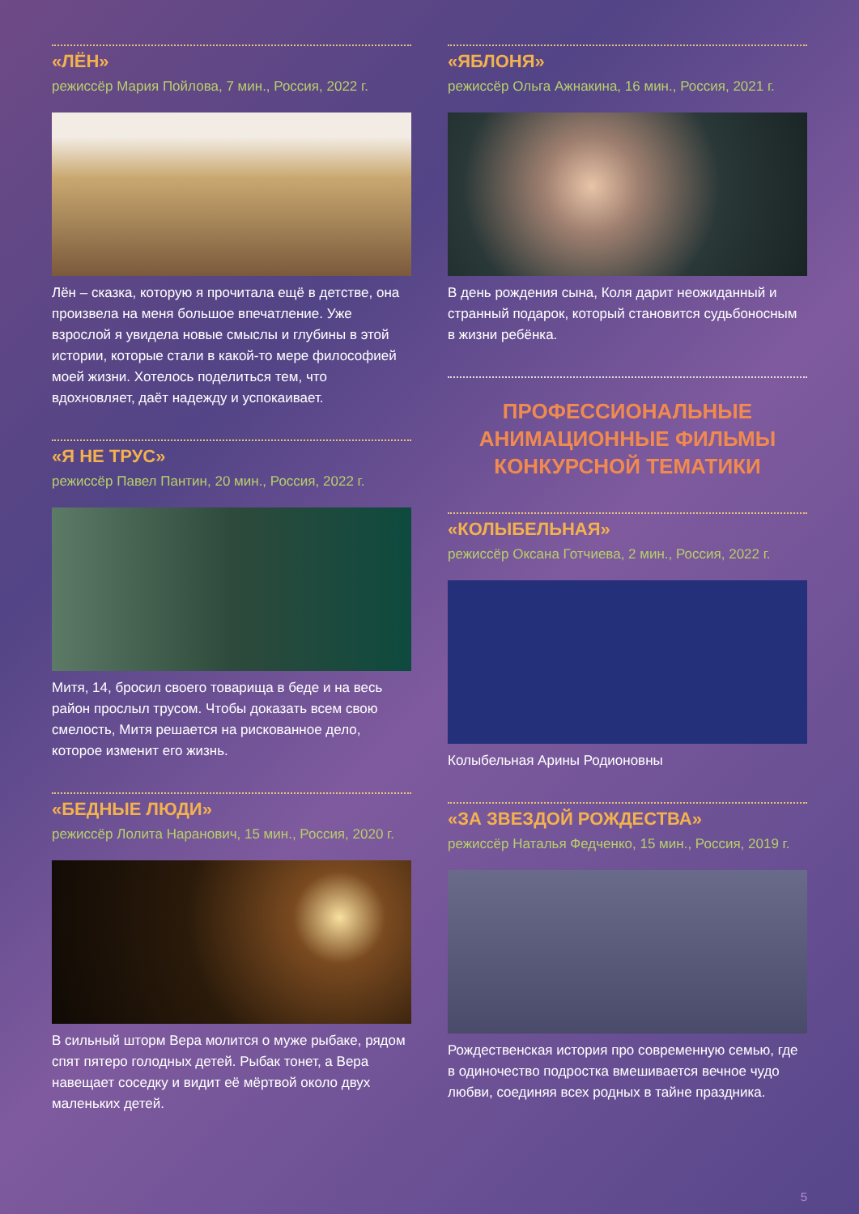«ЛЁН»
режиссёр Мария Пойлова, 7 мин., Россия, 2022 г.
Лён – сказка, которую я прочитала ещё в детстве, она произвела на меня большое впечатление. Уже взрослой я увидела новые смыслы и глубины в этой истории, которые стали в какой-то мере философией моей жизни. Хотелось поделиться тем, что вдохновляет, даёт надежду и успокаивает.
«Я НЕ ТРУС»
режиссёр Павел Пантин, 20 мин., Россия, 2022 г.
Митя, 14, бросил своего товарища в беде и на весь район прослыл трусом. Чтобы доказать всем свою смелость, Митя решается на рискованное дело, которое изменит его жизнь.
«БЕДНЫЕ ЛЮДИ»
режиссёр Лолита Наранович, 15 мин., Россия, 2020 г.
В сильный шторм Вера молится о муже рыбаке, рядом спят пятеро голодных детей. Рыбак тонет, а Вера навещает соседку и видит её мёртвой около двух маленьких детей.
«ЯБЛОНЯ»
режиссёр Ольга Ажнакина, 16 мин., Россия, 2021 г.
В день рождения сына, Коля дарит неожиданный и странный подарок, который становится судьбоносным в жизни ребёнка.
ПРОФЕССИОНАЛЬНЫЕ
АНИМАЦИОННЫЕ ФИЛЬМЫ
КОНКУРСНОЙ ТЕМАТИКИ
«КОЛЫБЕЛЬНАЯ»
режиссёр Оксана Готчиева, 2 мин., Россия, 2022 г.
Колыбельная Арины Родионовны
«ЗА ЗВЕЗДОЙ РОЖДЕСТВА»
режиссёр Наталья Федченко, 15 мин., Россия, 2019 г.
Рождественская история про современную семью, где в одиночество подростка вмешивается вечное чудо любви, соединяя всех родных в тайне праздника.
5